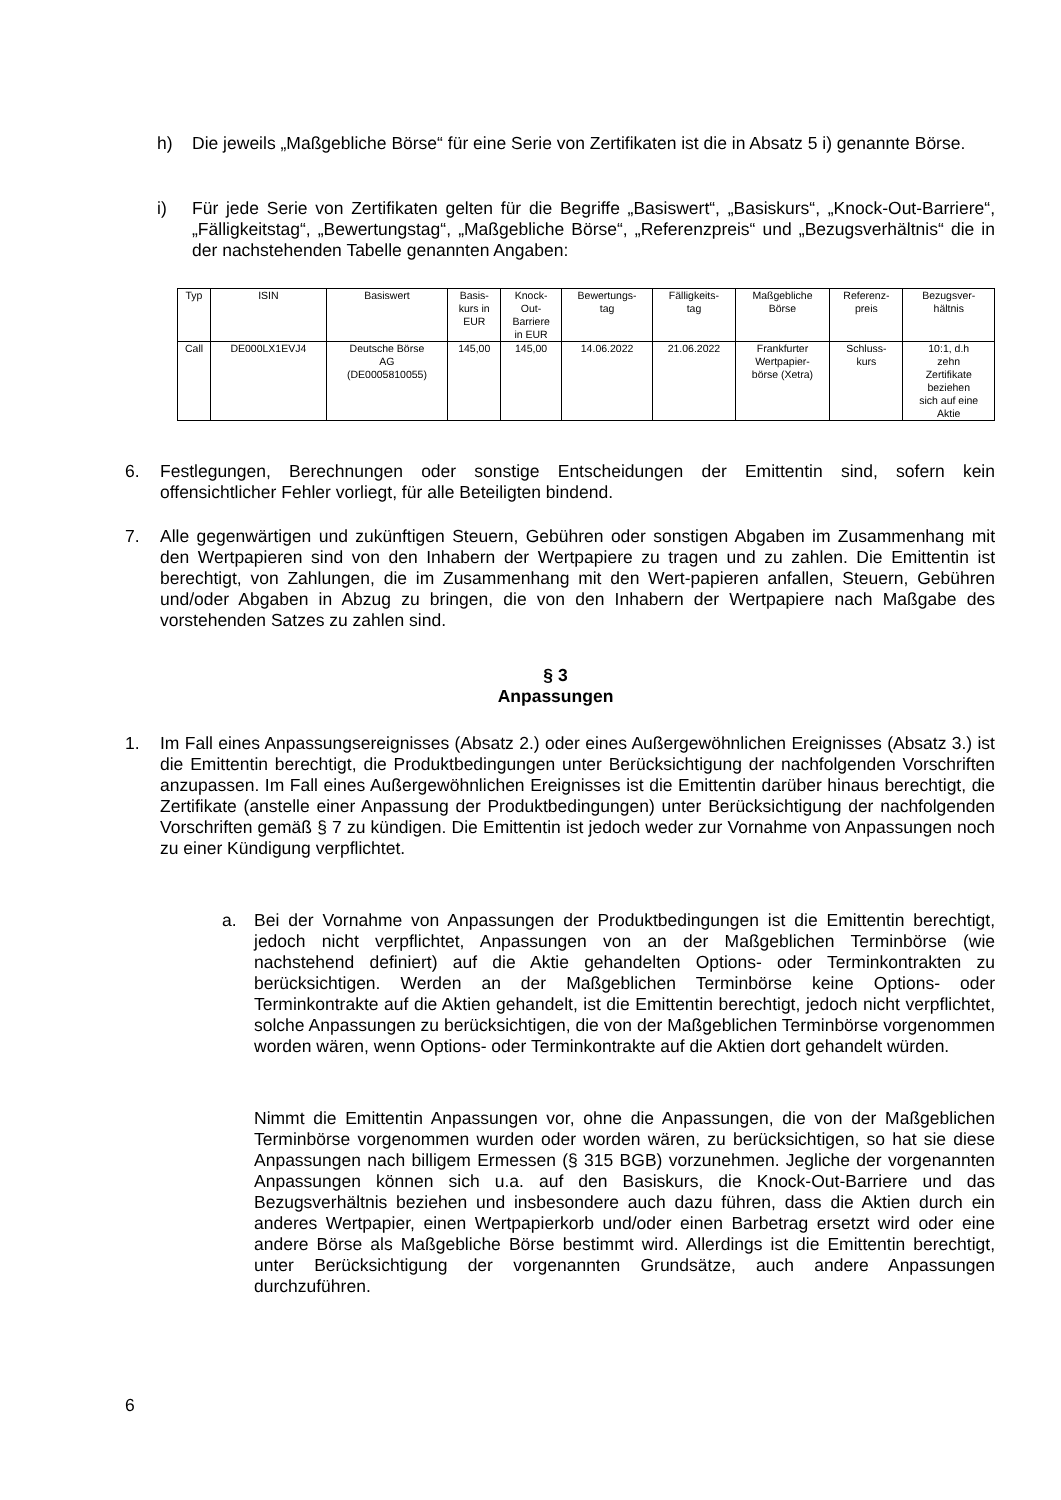h) Die jeweils „Maßgebliche Börse“ für eine Serie von Zertifikaten ist die in Absatz 5 i) genannte Börse.
i) Für jede Serie von Zertifikaten gelten für die Begriffe „Basiswert“, „Basiskurs“, „Knock-Out-Barriere“, „Fälligkeitstag“, „Bewertungstag“, „Maßgebliche Börse“, „Referenzpreis“ und „Bezugsverhältnis“ die in der nachstehenden Tabelle genannten Angaben:
| Typ | ISIN | Basiswert | Basis- kurs in EUR | Knock- Out- Barriere in EUR | Bewertungs- tag | Fälligkeits- tag | Maßgebliche Börse | Referenz- preis | Bezugsver- hältnis |
| Call | DE000LX1EVJ4 | Deutsche Börse AG (DE0005810055) | 145,00 | 145,00 | 14.06.2022 | 21.06.2022 | Frankfurter Wertpapier- börse (Xetra) | Schluss- kurs | 10:1, d.h zehn Zertifikate beziehen sich auf eine Aktie |
6. Festlegungen, Berechnungen oder sonstige Entscheidungen der Emittentin sind, sofern kein offensichtlicher Fehler vorliegt, für alle Beteiligten bindend.
7. Alle gegenwärtigen und zukünftigen Steuern, Gebühren oder sonstigen Abgaben im Zusammenhang mit den Wertpapieren sind von den Inhabern der Wertpapiere zu tragen und zu zahlen. Die Emittentin ist berechtigt, von Zahlungen, die im Zusammenhang mit den Wert-papieren anfallen, Steuern, Gebühren und/oder Abgaben in Abzug zu bringen, die von den Inhabern der Wertpapiere nach Maßgabe des vorstehenden Satzes zu zahlen sind.
§ 3
Anpassungen
1. Im Fall eines Anpassungsereignisses (Absatz 2.) oder eines Außergewöhnlichen Ereignisses (Absatz 3.) ist die Emittentin berechtigt, die Produktbedingungen unter Berücksichtigung der nachfolgenden Vorschriften anzupassen. Im Fall eines Außergewöhnlichen Ereignisses ist die Emittentin darüber hinaus berechtigt, die Zertifikate (anstelle einer Anpassung der Produktbedingungen) unter Berücksichtigung der nachfolgenden Vorschriften gemäß § 7 zu kündigen. Die Emittentin ist jedoch weder zur Vornahme von Anpassungen noch zu einer Kündigung verpflichtet.
a. Bei der Vornahme von Anpassungen der Produktbedingungen ist die Emittentin berechtigt, jedoch nicht verpflichtet, Anpassungen von an der Maßgeblichen Terminbörse (wie nachstehend definiert) auf die Aktie gehandelten Options- oder Terminkontrakten zu berücksichtigen. Werden an der Maßgeblichen Terminbörse keine Options- oder Terminkontrakte auf die Aktien gehandelt, ist die Emittentin berechtigt, jedoch nicht verpflichtet, solche Anpassungen zu berücksichtigen, die von der Maßgeblichen Terminbörse vorgenommen worden wären, wenn Options- oder Terminkontrakte auf die Aktien dort gehandelt würden.
Nimmt die Emittentin Anpassungen vor, ohne die Anpassungen, die von der Maßgeblichen Terminbörse vorgenommen wurden oder worden wären, zu berücksichtigen, so hat sie diese Anpassungen nach billigem Ermessen (§ 315 BGB) vorzunehmen. Jegliche der vorgenannten Anpassungen können sich u.a. auf den Basiskurs, die Knock-Out-Barriere und das Bezugsverhältnis beziehen und insbesondere auch dazu führen, dass die Aktien durch ein anderes Wertpapier, einen Wertpapierkorb und/oder einen Barbetrag ersetzt wird oder eine andere Börse als Maßgebliche Börse bestimmt wird. Allerdings ist die Emittentin berechtigt, unter Berücksichtigung der vorgenannten Grundsätze, auch andere Anpassungen durchzuführen.
6